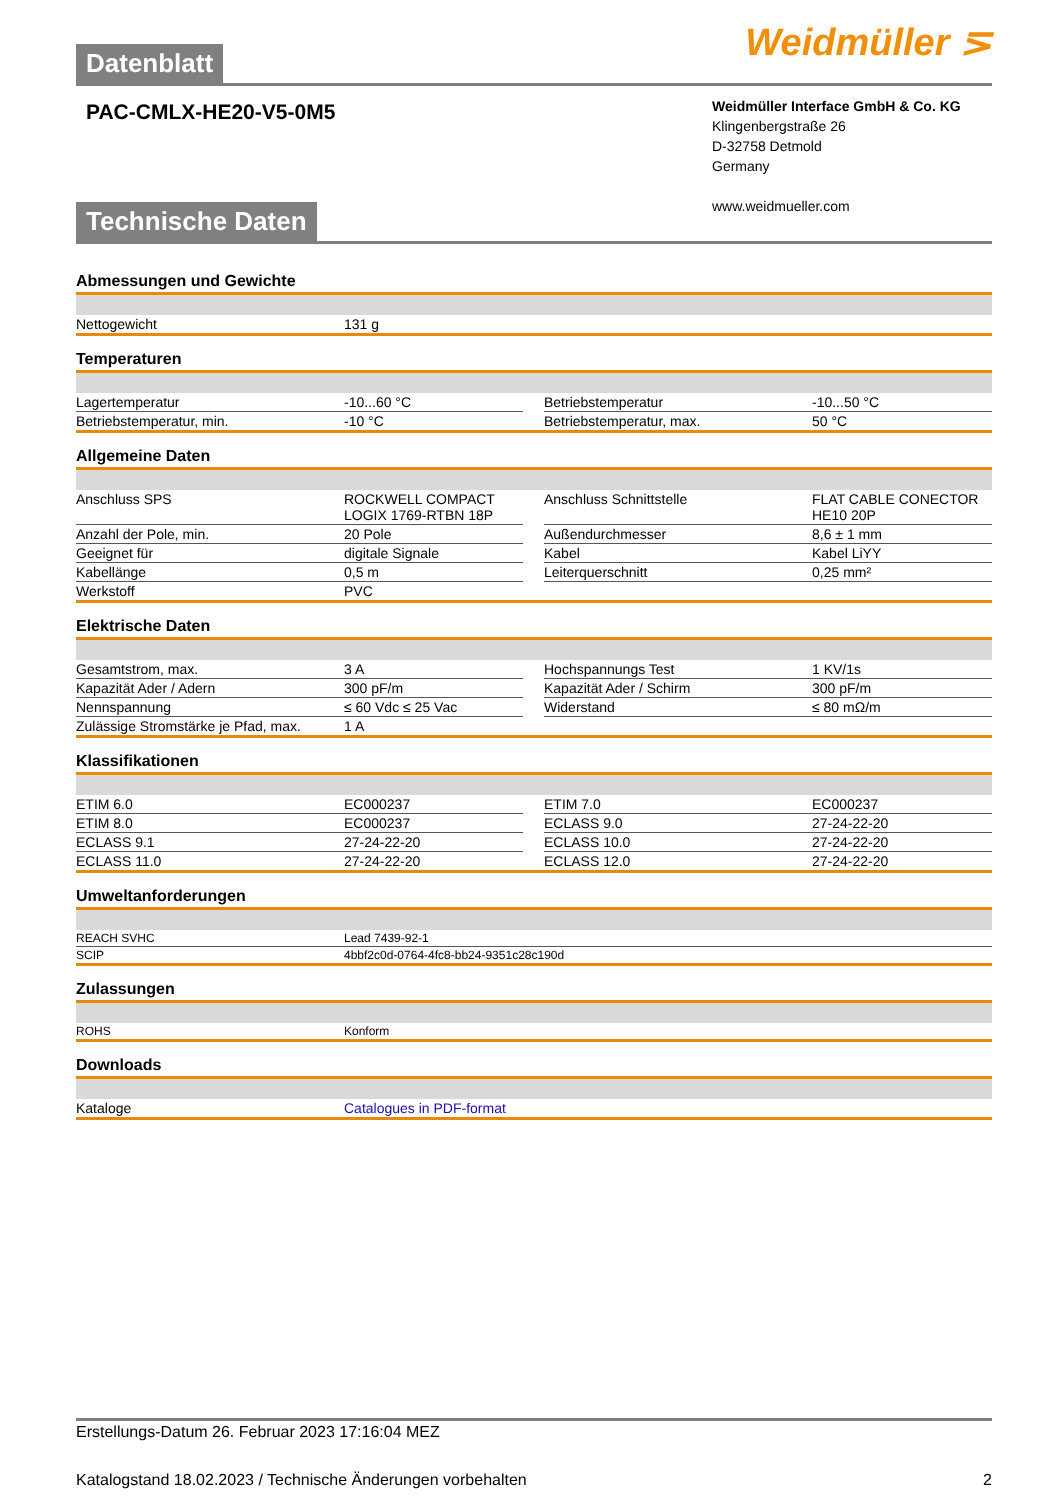Weidmüller ⋝
Datenblatt
PAC-CMLX-HE20-V5-0M5
Weidmüller Interface GmbH & Co. KG
Klingenbergstraße 26
D-32758 Detmold
Germany
www.weidmueller.com
Technische Daten
Abmessungen und Gewichte
| Nettogewicht | 131 g |
Temperaturen
| Lagertemperatur | -10...60 °C | | Betriebstemperatur | -10...50 °C |
| Betriebstemperatur, min. | -10 °C | | Betriebstemperatur, max. | 50 °C |
Allgemeine Daten
| Anschluss SPS | ROCKWELL COMPACT LOGIX 1769-RTBN 18P | | Anschluss Schnittstelle | FLAT CABLE CONECTOR HE10 20P |
| Anzahl der Pole, min. | 20 Pole | | Außendurchmesser | 8,6 ± 1 mm |
| Geeignet für | digitale Signale | | Kabel | Kabel LiYY |
| Kabellänge | 0,5 m | | Leiterquerschnitt | 0,25 mm² |
| Werkstoff | PVC | | | |
Elektrische Daten
| Gesamtstrom, max. | 3 A | | Hochspannungs Test | 1 KV/1s |
| Kapazität Ader / Adern | 300 pF/m | | Kapazität Ader / Schirm | 300 pF/m |
| Nennspannung | ≤ 60 Vdc ≤ 25 Vac | | Widerstand | ≤ 80 mΩ/m |
| Zulässige Stromstärke je Pfad, max. | 1 A | | | |
Klassifikationen
| ETIM 6.0 | EC000237 | | ETIM 7.0 | EC000237 |
| ETIM 8.0 | EC000237 | | ECLASS 9.0 | 27-24-22-20 |
| ECLASS 9.1 | 27-24-22-20 | | ECLASS 10.0 | 27-24-22-20 |
| ECLASS 11.0 | 27-24-22-20 | | ECLASS 12.0 | 27-24-22-20 |
Umweltanforderungen
| REACH SVHC | Lead 7439-92-1 |
| SCIP | 4bbf2c0d-0764-4fc8-bb24-9351c28c190d |
Zulassungen
| ROHS | Konform |
Downloads
| Kataloge | Catalogues in PDF-format |
Erstellungs-Datum 26. Februar 2023 17:16:04 MEZ
Katalogstand 18.02.2023 / Technische Änderungen vorbehalten 2